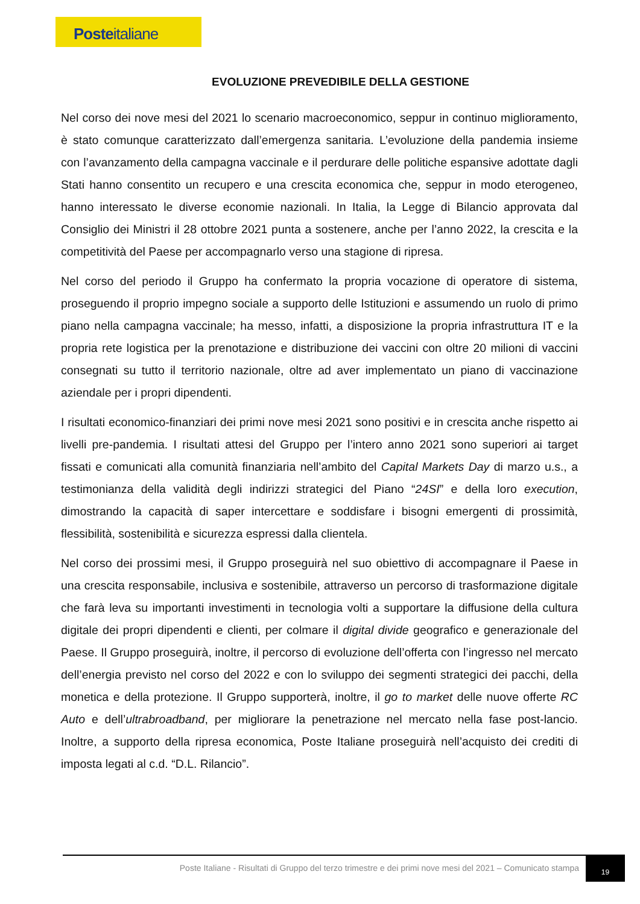Posteitaliane
EVOLUZIONE PREVEDIBILE DELLA GESTIONE
Nel corso dei nove mesi del 2021 lo scenario macroeconomico, seppur in continuo miglioramento, è stato comunque caratterizzato dall’emergenza sanitaria. L’evoluzione della pandemia insieme con l’avanzamento della campagna vaccinale e il perdurare delle politiche espansive adottate dagli Stati hanno consentito un recupero e una crescita economica che, seppur in modo eterogeneo, hanno interessato le diverse economie nazionali. In Italia, la Legge di Bilancio approvata dal Consiglio dei Ministri il 28 ottobre 2021 punta a sostenere, anche per l’anno 2022, la crescita e la competitività del Paese per accompagnarlo verso una stagione di ripresa.
Nel corso del periodo il Gruppo ha confermato la propria vocazione di operatore di sistema, proseguendo il proprio impegno sociale a supporto delle Istituzioni e assumendo un ruolo di primo piano nella campagna vaccinale; ha messo, infatti, a disposizione la propria infrastruttura IT e la propria rete logistica per la prenotazione e distribuzione dei vaccini con oltre 20 milioni di vaccini consegnati su tutto il territorio nazionale, oltre ad aver implementato un piano di vaccinazione aziendale per i propri dipendenti.
I risultati economico-finanziari dei primi nove mesi 2021 sono positivi e in crescita anche rispetto ai livelli pre-pandemia. I risultati attesi del Gruppo per l’intero anno 2021 sono superiori ai target fissati e comunicati alla comunità finanziaria nell’ambito del Capital Markets Day di marzo u.s., a testimonianza della validità degli indirizzi strategici del Piano “24SI” e della loro execution, dimostrando la capacità di saper intercettare e soddisfare i bisogni emergenti di prossimità, flessibilità, sostenibilità e sicurezza espressi dalla clientela.
Nel corso dei prossimi mesi, il Gruppo proseguirà nel suo obiettivo di accompagnare il Paese in una crescita responsabile, inclusiva e sostenibile, attraverso un percorso di trasformazione digitale che farà leva su importanti investimenti in tecnologia volti a supportare la diffusione della cultura digitale dei propri dipendenti e clienti, per colmare il digital divide geografico e generazionale del Paese. Il Gruppo proseguirà, inoltre, il percorso di evoluzione dell’offerta con l’ingresso nel mercato dell’energia previsto nel corso del 2022 e con lo sviluppo dei segmenti strategici dei pacchi, della monetica e della protezione. Il Gruppo supporterà, inoltre, il go to market delle nuove offerte RC Auto e dell’ultrabroadband, per migliorare la penetrazione nel mercato nella fase post-lancio. Inoltre, a supporto della ripresa economica, Poste Italiane proseguirà nell’acquisto dei crediti di imposta legati al c.d. “D.L. Rilancio”.
Poste Italiane - Risultati di Gruppo del terzo trimestre e dei primi nove mesi del 2021 – Comunicato stampa
19